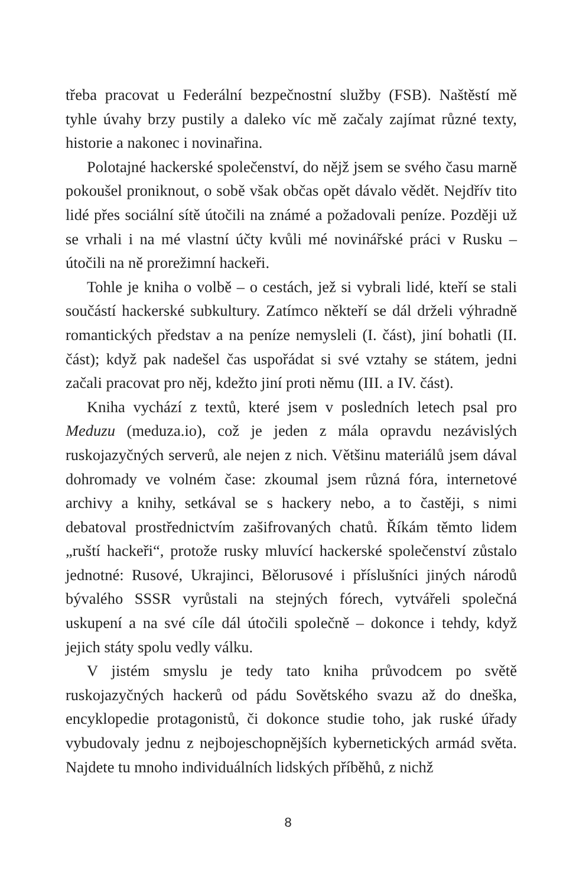třeba pracovat u Federální bezpečnostní služby (FSB). Naštěstí mě tyhle úvahy brzy pustily a daleko víc mě začaly zajímat různé texty, historie a nakonec i novinařina.
Polotajné hackerské společenství, do nějž jsem se svého času marně pokoušel proniknout, o sobě však občas opět dávalo vědět. Nejdřív tito lidé přes sociální sítě útočili na známé a požadovali peníze. Později už se vrhali i na mé vlastní účty kvůli mé novinářské práci v Rusku – útočili na ně prorežimní hackeři.
Tohle je kniha o volbě – o cestách, jež si vybrali lidé, kteří se stali součástí hackerské subkultury. Zatímco někteří se dál drželi výhradně romantických představ a na peníze nemysleli (I. část), jiní bohatli (II. část); když pak nadešel čas uspořádat si své vztahy se státem, jedni začali pracovat pro něj, kdežto jiní proti němu (III. a IV. část).
Kniha vychází z textů, které jsem v posledních letech psal pro Meduzu (meduza.io), což je jeden z mála opravdu nezávislých ruskojazyčných serverů, ale nejen z nich. Většinu materiálů jsem dával dohromady ve volném čase: zkoumal jsem různá fóra, internetové archivy a knihy, setkával se s hackery nebo, a to častěji, s nimi debatoval prostřednictvím zašifrovaných chatů. Říkám těmto lidem „ruští hackeři“, protože rusky mluvící hackerské společenství zůstalo jednotné: Rusové, Ukrajinci, Bělorusové i příslušníci jiných národů bývalého SSSR vyrůstali na stejných fórech, vytvářeli společná uskupení a na své cíle dál útočili společně – dokonce i tehdy, když jejich státy spolu vedly válku.
V jistém smyslu je tedy tato kniha průvodcem po světě ruskojazyčných hackerů od pádu Sovětského svazu až do dneška, encyklopedie protagonistů, či dokonce studie toho, jak ruské úřady vybudovaly jednu z nejbojeschopnějších kybernetických armád světa. Najdete tu mnoho individuálních lidských příběhů, z nichž
8